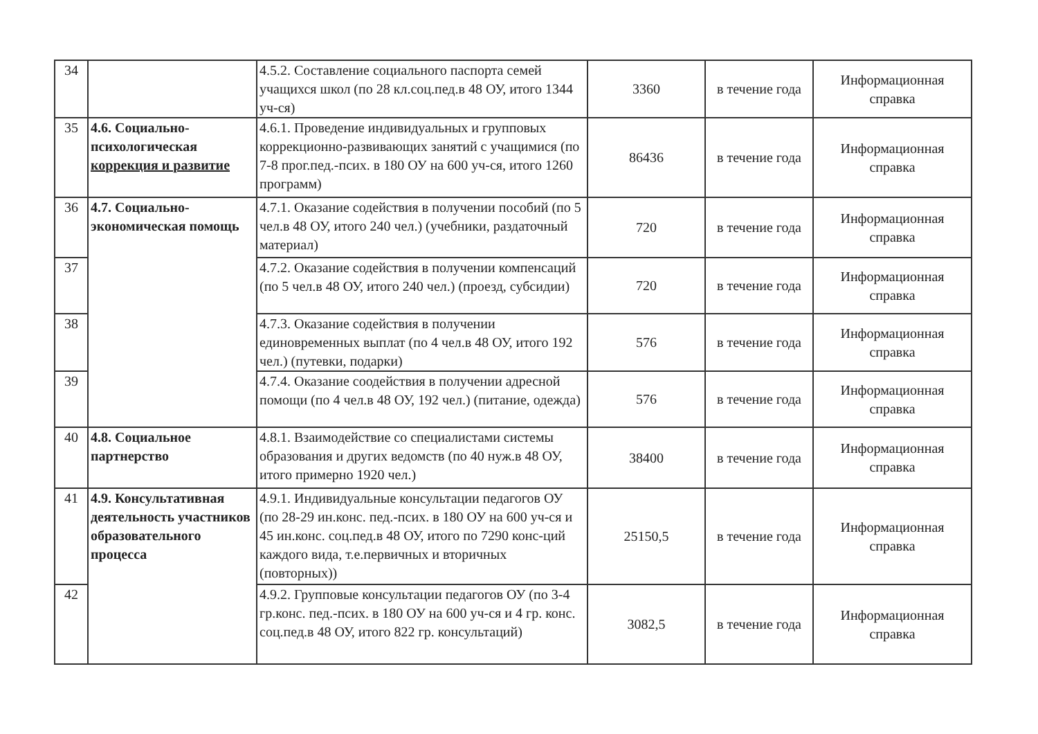| 34 | | 4.5.2. Составление социального паспорта семей учащихся школ (по 28 кл.соц.пед.в 48 ОУ, итого 1344 уч-ся) | 3360 | в течение года | Информационная справка |
| 35 | 4.6. Социально-психологическая коррекция и развитие | 4.6.1. Проведение индивидуальных и групповых коррекционно-развивающих занятий с учащимися (по 7-8 прог.пед.-псих. в 180 ОУ на 600 уч-ся, итого 1260 программ) | 86436 | в течение года | Информационная справка |
| 36 | 4.7. Социально-экономическая помощь | 4.7.1. Оказание содействия в получении пособий (по 5 чел.в 48 ОУ, итого 240 чел.) (учебники, раздаточный материал) | 720 | в течение года | Информационная справка |
| 37 | | 4.7.2. Оказание содействия в получении компенсаций (по 5 чел.в 48 ОУ, итого 240 чел.) (проезд, субсидии) | 720 | в течение года | Информационная справка |
| 38 | | 4.7.3. Оказание содействия в получении единовременных выплат (по 4 чел.в 48 ОУ, итого 192 чел.) (путевки, подарки) | 576 | в течение года | Информационная справка |
| 39 | | 4.7.4. Оказание соодействия в получении адресной помощи (по 4 чел.в 48 ОУ, 192 чел.) (питание, одежда) | 576 | в течение года | Информационная справка |
| 40 | 4.8. Социальное партнерство | 4.8.1. Взаимодействие со специалистами системы образования и других ведомств (по 40 нуж.в 48 ОУ, итого примерно 1920 чел.) | 38400 | в течение года | Информационная справка |
| 41 | 4.9. Консультативная деятельность участников образовательного процесса | 4.9.1. Индивидуальные консультации педагогов ОУ (по 28-29 ин.конс. пед.-псих. в 180 ОУ на 600 уч-ся и 45 ин.конс. соц.пед.в 48 ОУ, итого по 7290 конс-ций каждого вида, т.е.первичных и вторичных (повторных)) | 25150,5 | в течение года | Информационная справка |
| 42 | | 4.9.2. Групповые консультации педагогов ОУ (по 3-4 гр.конс. пед.-псих. в 180 ОУ на 600 уч-ся и 4 гр. конс. соц.пед.в 48 ОУ, итого 822 гр. консультаций) | 3082,5 | в течение года | Информационная справка |